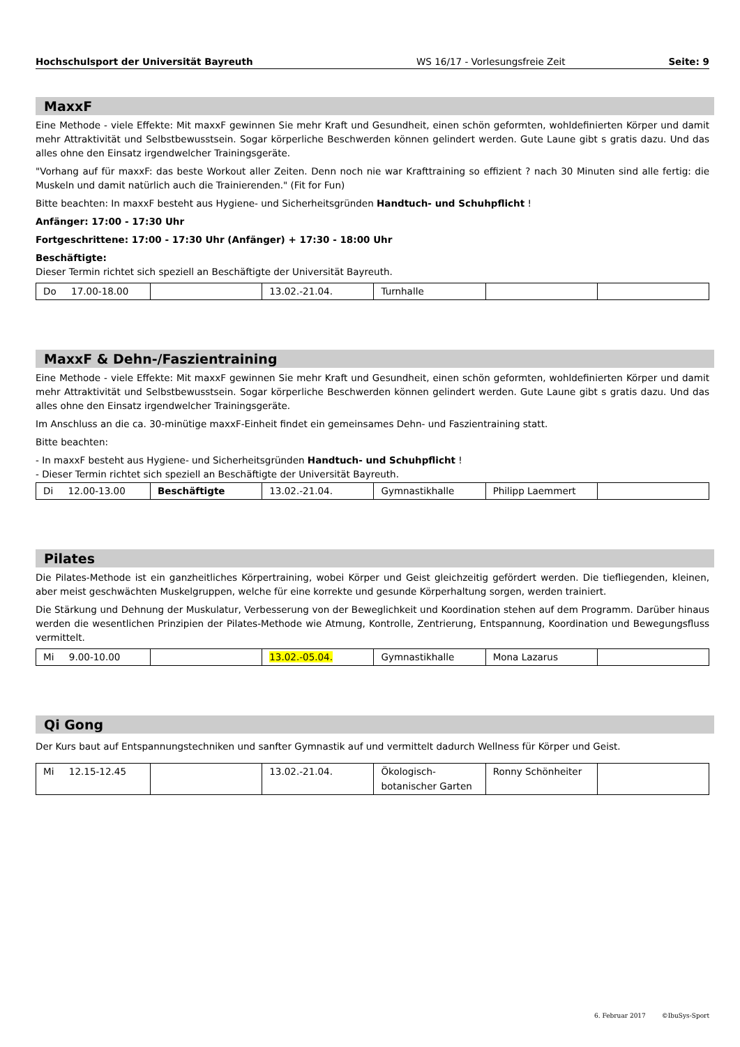Hochschulsport der Universität Bayreuth WS 16/17 - Vorlesungsfreie Zeit Seite: 9
MaxxF
Eine Methode - viele Effekte: Mit maxxF gewinnen Sie mehr Kraft und Gesundheit, einen schön geformten, wohldefinierten Körper und damit mehr Attraktivität und Selbstbewusstsein. Sogar körperliche Beschwerden können gelindert werden. Gute Laune gibt s gratis dazu. Und das alles ohne den Einsatz irgendwelcher Trainingsgeräte.
"Vorhang auf für maxxF: das beste Workout aller Zeiten. Denn noch nie war Krafttraining so effizient ? nach 30 Minuten sind alle fertig: die Muskeln und damit natürlich auch die Trainierenden." (Fit for Fun)
Bitte beachten: In maxxF besteht aus Hygiene- und Sicherheitsgründen Handtuch- und Schuhpflicht !
Anfänger: 17:00 - 17:30 Uhr
Fortgeschrittene: 17:00 - 17:30 Uhr (Anfänger) + 17:30 - 18:00 Uhr
Beschäftigte:
Dieser Termin richtet sich speziell an Beschäftigte der Universität Bayreuth.
| Do 17.00-18.00 | | 13.02.-21.04. | Turnhalle | | |
MaxxF & Dehn-/Faszientraining
Eine Methode - viele Effekte: Mit maxxF gewinnen Sie mehr Kraft und Gesundheit, einen schön geformten, wohldefinierten Körper und damit mehr Attraktivität und Selbstbewusstsein. Sogar körperliche Beschwerden können gelindert werden. Gute Laune gibt s gratis dazu. Und das alles ohne den Einsatz irgendwelcher Trainingsgeräte.
Im Anschluss an die ca. 30-minütige maxxF-Einheit findet ein gemeinsames Dehn- und Faszientraining statt.
Bitte beachten:
- In maxxF besteht aus Hygiene- und Sicherheitsgründen Handtuch- und Schuhpflicht !
- Dieser Termin richtet sich speziell an Beschäftigte der Universität Bayreuth.
| Di 12.00-13.00 | Beschäftigte | 13.02.-21.04. | Gymnastikhalle | Philipp Laemmert | |
Pilates
Die Pilates-Methode ist ein ganzheitliches Körpertraining, wobei Körper und Geist gleichzeitig gefördert werden. Die tiefliegenden, kleinen, aber meist geschwächten Muskelgruppen, welche für eine korrekte und gesunde Körperhaltung sorgen, werden trainiert.
Die Stärkung und Dehnung der Muskulatur, Verbesserung von der Beweglichkeit und Koordination stehen auf dem Programm. Darüber hinaus werden die wesentlichen Prinzipien der Pilates-Methode wie Atmung, Kontrolle, Zentrierung, Entspannung, Koordination und Bewegungsfluss vermittelt.
| Mi 9.00-10.00 | | 13.02.-05.04. | Gymnastikhalle | Mona Lazarus | |
Qi Gong
Der Kurs baut auf Entspannungstechniken und sanfter Gymnastik auf und vermittelt dadurch Wellness für Körper und Geist.
| Mi 12.15-12.45 | | 13.02.-21.04. | Ökologisch- botanischer Garten | Ronny Schönheiter | |
6. Februar 2017 ©IbuSys-Sport